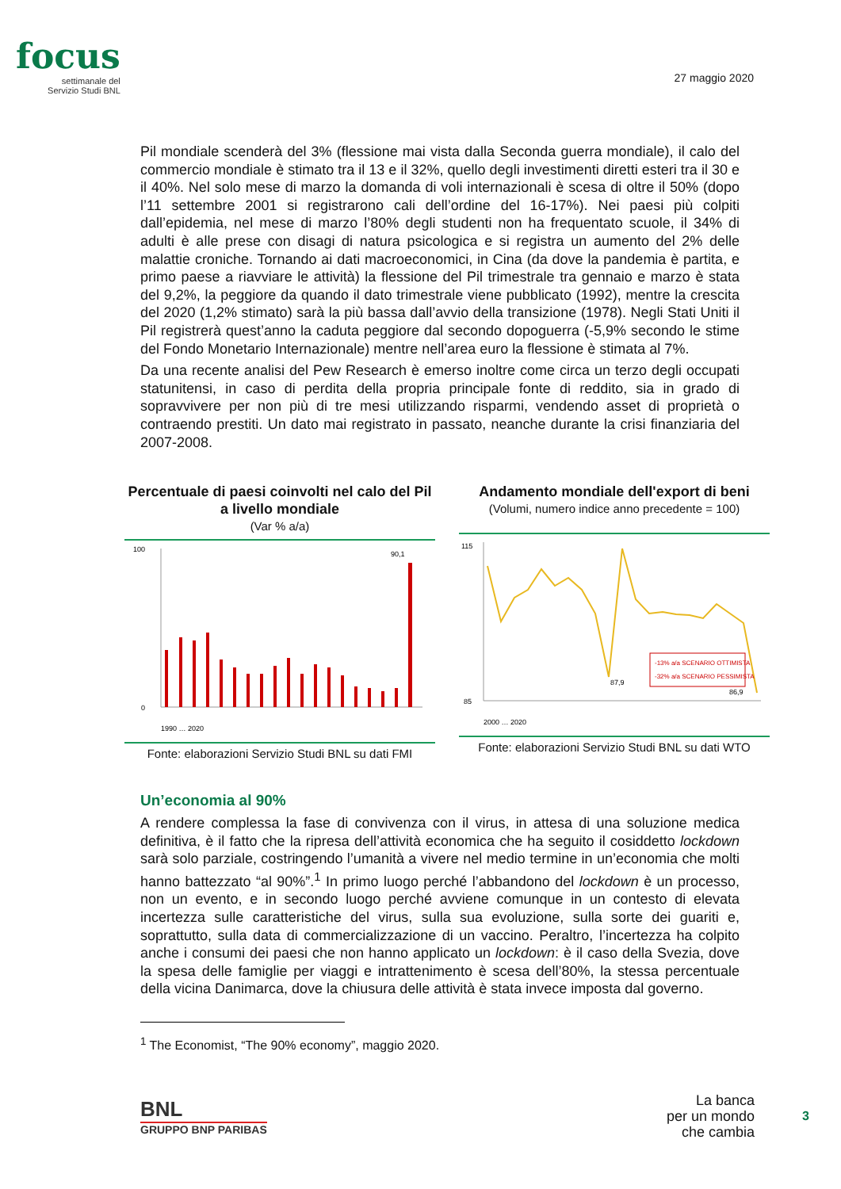focus
settimanale del
Servizio Studi BNL
27 maggio 2020
Pil mondiale scenderà del 3% (flessione mai vista dalla Seconda guerra mondiale), il calo del commercio mondiale è stimato tra il 13 e il 32%, quello degli investimenti diretti esteri tra il 30 e il 40%. Nel solo mese di marzo la domanda di voli internazionali è scesa di oltre il 50% (dopo l’11 settembre 2001 si registrarono cali dell’ordine del 16-17%). Nei paesi più colpiti dall’epidemia, nel mese di marzo l’80% degli studenti non ha frequentato scuole, il 34% di adulti è alle prese con disagi di natura psicologica e si registra un aumento del 2% delle malattie croniche. Tornando ai dati macroeconomici, in Cina (da dove la pandemia è partita, e primo paese a riavviare le attività) la flessione del Pil trimestrale tra gennaio e marzo è stata del 9,2%, la peggiore da quando il dato trimestrale viene pubblicato (1992), mentre la crescita del 2020 (1,2% stimato) sarà la più bassa dall’avvio della transizione (1978). Negli Stati Uniti il Pil registrerà quest’anno la caduta peggiore dal secondo dopoguerra (-5,9% secondo le stime del Fondo Monetario Internazionale) mentre nell’area euro la flessione è stimata al 7%.
Da una recente analisi del Pew Research è emerso inoltre come circa un terzo degli occupati statunitensi, in caso di perdita della propria principale fonte di reddito, sia in grado di sopravvivere per non più di tre mesi utilizzando risparmi, vendendo asset di proprietà o contraendo prestiti. Un dato mai registrato in passato, neanche durante la crisi finanziaria del 2007-2008.
Percentuale di paesi coinvolti nel calo del Pil a livello mondiale
(Var % a/a)
90,1
100
0
1990 … 2020
Fonte: elaborazioni Servizio Studi BNL su dati FMI
Andamento mondiale dell'export di beni
(Volumi, numero indice anno precedente = 100)
-13% a/a SCENARIO OTTIMISTA
-32% a/a SCENARIO PESSIMISTA
87,9
86,9
115
85
2000 … 2020
Fonte: elaborazioni Servizio Studi BNL su dati WTO
Un’economia al 90%
A rendere complessa la fase di convivenza con il virus, in attesa di una soluzione medica definitiva, è il fatto che la ripresa dell’attività economica che ha seguito il cosiddetto lockdown sarà solo parziale, costringendo l’umanità a vivere nel medio termine in un’economia che molti hanno battezzato “al 90%”.<sup>1</sup> In primo luogo perché l’abbandono del lockdown è un processo, non un evento, e in secondo luogo perché avviene comunque in un contesto di elevata incertezza sulle caratteristiche del virus, sulla sua evoluzione, sulla sorte dei guariti e, soprattutto, sulla data di commercializzazione di un vaccino. Peraltro, l’incertezza ha colpito anche i consumi dei paesi che non hanno applicato un lockdown: è il caso della Svezia, dove la spesa delle famiglie per viaggi e intrattenimento è scesa dell’80%, la stessa percentuale della vicina Danimarca, dove la chiusura delle attività è stata invece imposta dal governo.
<sup>1</sup> The Economist, “The 90% economy”, maggio 2020.
BNL
GRUPPO BNP PARIBAS
La banca
per un mondo
che cambia
3